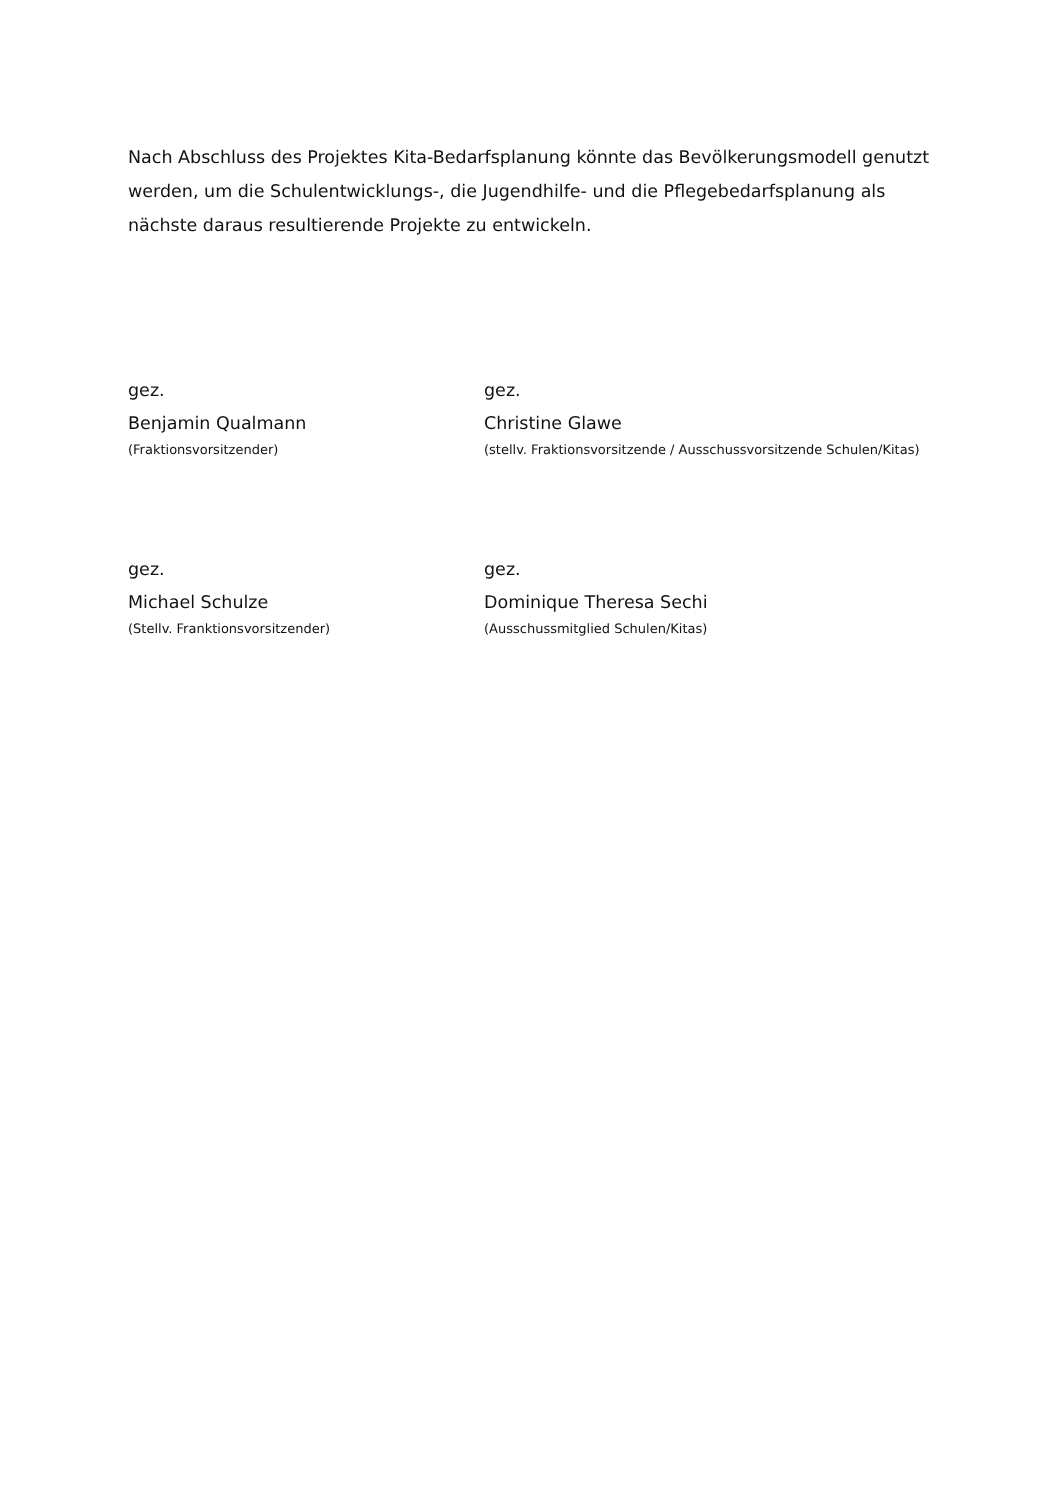Nach Abschluss des Projektes Kita-Bedarfsplanung könnte das Bevölkerungsmodell genutzt werden, um die Schulentwicklungs-, die Jugendhilfe- und die Pflegebedarfsplanung als nächste daraus resultierende Projekte zu entwickeln.
gez.
Benjamin Qualmann
(Fraktionsvorsitzender)
gez.
Christine Glawe
(stellv. Fraktionsvorsitzende / Ausschussvorsitzende Schulen/Kitas)
gez.
Michael Schulze
(Stellv. Franktionsvorsitzender)
gez.
Dominique Theresa Sechi
(Ausschussmitglied Schulen/Kitas)